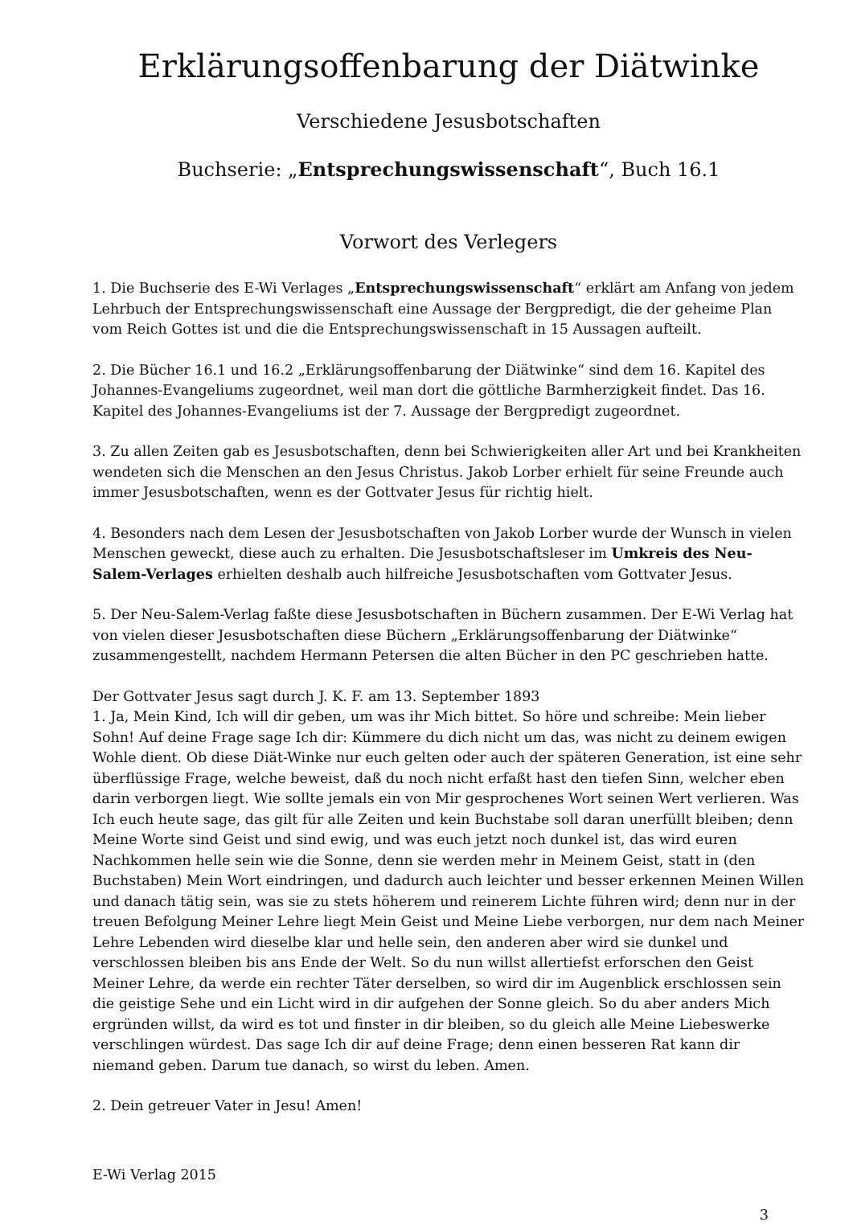Erklärungsoffenbarung der Diätwinke
Verschiedene Jesusbotschaften
Buchserie: „Entsprechungswissenschaft“, Buch 16.1
Vorwort des Verlegers
1. Die Buchserie des E-Wi Verlages „Entsprechungswissenschaft“ erklärt am Anfang von jedem Lehrbuch der Entsprechungswissenschaft eine Aussage der Bergpredigt, die der geheime Plan vom Reich Gottes ist und die die Entsprechungswissenschaft in 15 Aussagen aufteilt.
2. Die Bücher 16.1 und 16.2 „Erklärungsoffenbarung der Diätwinke“ sind dem 16. Kapitel des Johannes-Evangeliums zugeordnet, weil man dort die göttliche Barmherzigkeit findet. Das 16. Kapitel des Johannes-Evangeliums ist der 7. Aussage der Bergpredigt zugeordnet.
3. Zu allen Zeiten gab es Jesusbotschaften, denn bei Schwierigkeiten aller Art und bei Krankheiten wendeten sich die Menschen an den Jesus Christus. Jakob Lorber erhielt für seine Freunde auch immer Jesusbotschaften, wenn es der Gottvater Jesus für richtig hielt.
4. Besonders nach dem Lesen der Jesusbotschaften von Jakob Lorber wurde der Wunsch in vielen Menschen geweckt, diese auch zu erhalten. Die Jesusbotschaftsleser im Umkreis des Neu-Salem-Verlages erhielten deshalb auch hilfreiche Jesusbotschaften vom Gottvater Jesus.
5. Der Neu-Salem-Verlag faßte diese Jesusbotschaften in Büchern zusammen. Der E-Wi Verlag hat von vielen dieser Jesusbotschaften diese Büchern „Erklärungsoffenbarung der Diätwinke“ zusammengestellt, nachdem Hermann Petersen die alten Bücher in den PC geschrieben hatte.
Der Gottvater Jesus sagt durch J. K. F. am 13. September 1893
1. Ja, Mein Kind, Ich will dir geben, um was ihr Mich bittet. So höre und schreibe: Mein lieber Sohn! Auf deine Frage sage Ich dir: Kümmere du dich nicht um das, was nicht zu deinem ewigen Wohle dient. Ob diese Diät-Winke nur euch gelten oder auch der späteren Generation, ist eine sehr überflüssige Frage, welche beweist, daß du noch nicht erfaßt hast den tiefen Sinn, welcher eben darin verborgen liegt. Wie sollte jemals ein von Mir gesprochenes Wort seinen Wert verlieren. Was Ich euch heute sage, das gilt für alle Zeiten und kein Buchstabe soll daran unerfüllt bleiben; denn Meine Worte sind Geist und sind ewig, und was euch jetzt noch dunkel ist, das wird euren Nachkommen helle sein wie die Sonne, denn sie werden mehr in Meinem Geist, statt in (den Buchstaben) Mein Wort eindringen, und dadurch auch leichter und besser erkennen Meinen Willen und danach tätig sein, was sie zu stets höherem und reinerem Lichte führen wird; denn nur in der treuen Befolgung Meiner Lehre liegt Mein Geist und Meine Liebe verborgen, nur dem nach Meiner Lehre Lebenden wird dieselbe klar und helle sein, den anderen aber wird sie dunkel und verschlossen bleiben bis ans Ende der Welt. So du nun willst allertiefst erforschen den Geist Meiner Lehre, da werde ein rechter Täter derselben, so wird dir im Augenblick erschlossen sein die geistige Sehe und ein Licht wird in dir aufgehen der Sonne gleich. So du aber anders Mich ergründen willst, da wird es tot und finster in dir bleiben, so du gleich alle Meine Liebeswerke verschlingen würdest. Das sage Ich dir auf deine Frage; denn einen besseren Rat kann dir niemand geben. Darum tue danach, so wirst du leben. Amen.
2. Dein getreuer Vater in Jesu! Amen!
E-Wi Verlag 2015
3